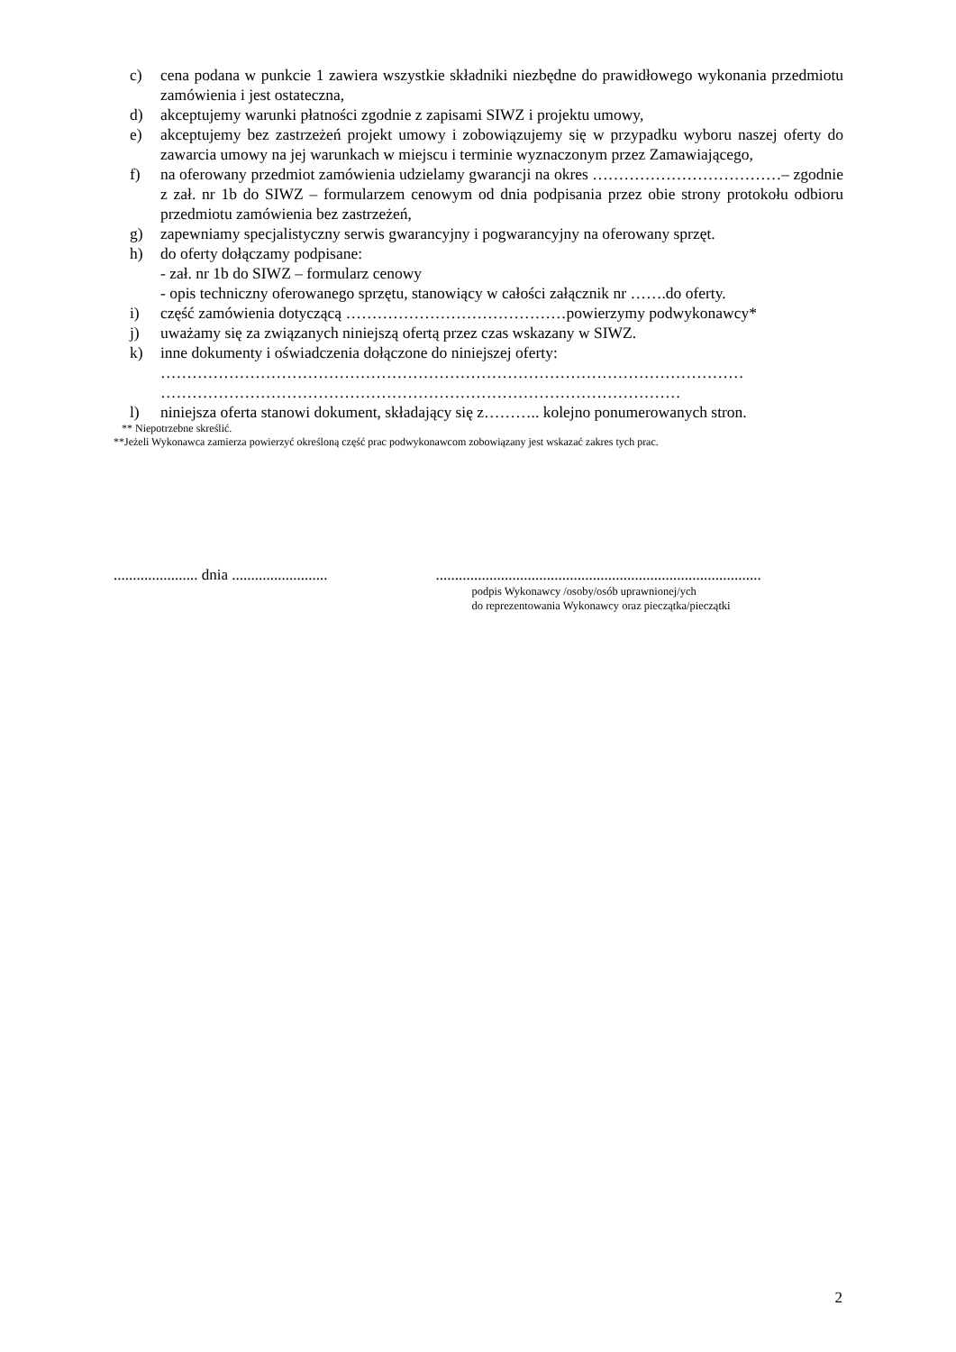c) cena podana w punkcie 1 zawiera wszystkie składniki niezbędne do prawidłowego wykonania przedmiotu zamówienia i jest ostateczna,
d) akceptujemy warunki płatności zgodnie z zapisami SIWZ i projektu umowy,
e) akceptujemy bez zastrzeżeń projekt umowy i zobowiązujemy się w przypadku wyboru naszej oferty do zawarcia umowy na jej warunkach w miejscu i terminie wyznaczonym przez Zamawiającego,
f) na oferowany przedmiot zamówienia udzielamy gwarancji na okres ………………………………– zgodnie z zał. nr 1b do SIWZ – formularzem cenowym od dnia podpisania przez obie strony protokołu odbioru przedmiotu zamówienia bez zastrzeżeń,
g) zapewniamy specjalistyczny serwis gwarancyjny i pogwarancyjny na oferowany sprzęt.
h) do oferty dołączamy podpisane:
- zał. nr 1b do SIWZ – formularz cenowy
- opis techniczny oferowanego sprzętu, stanowiący w całości załącznik nr …….do oferty.
i) część zamówienia dotyczącą ……………………………………powierzymy podwykonawcy*
j) uważamy się za związanych niniejszą ofertą przez czas wskazany w SIWZ.
k) inne dokumenty i oświadczenia dołączone do niniejszej oferty:
…………………………………………………………………………………………………
………………………………………………………………………………………
l) niniejsza oferta stanowi dokument, składający się z……….. kolejno ponumerowanych stron.
** Niepotrzebne skreślić.
**Jeżeli Wykonawca zamierza powierzyć określoną część prac podwykonawcom zobowiązany jest wskazać zakres tych prac.
...................... dnia .........................
.....................................................................................
podpis Wykonawcy /osoby/osób uprawnionej/ych
do reprezentowania Wykonawcy oraz pieczątka/pieczątki
2